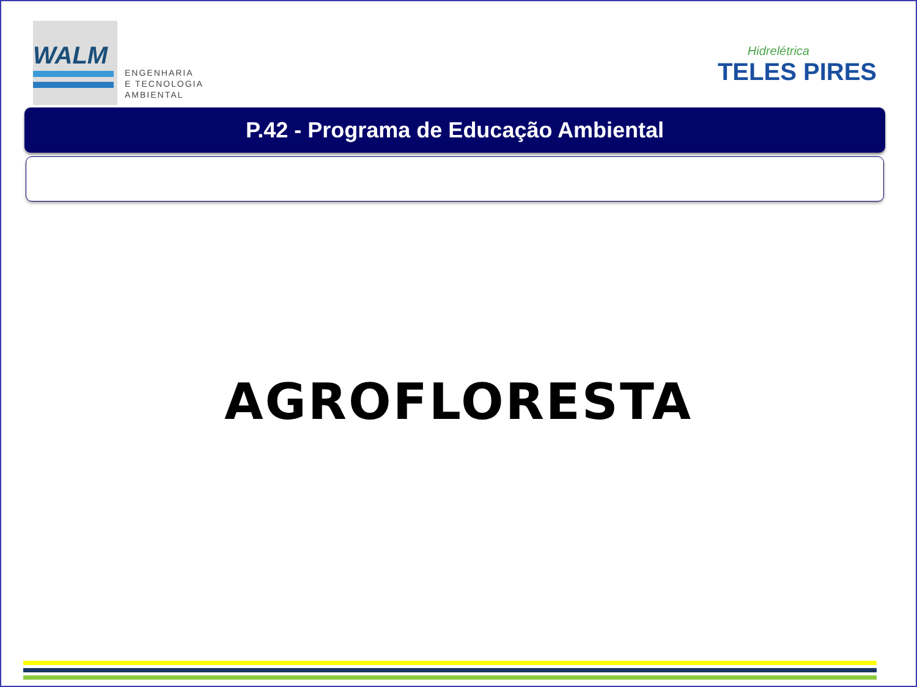WALM
ENGENHARIA
E TECNOLOGIA
AMBIENTAL
Hidrelétrica
TELES PIRES
P.42 - Programa de Educação Ambiental
AGROFLORESTA